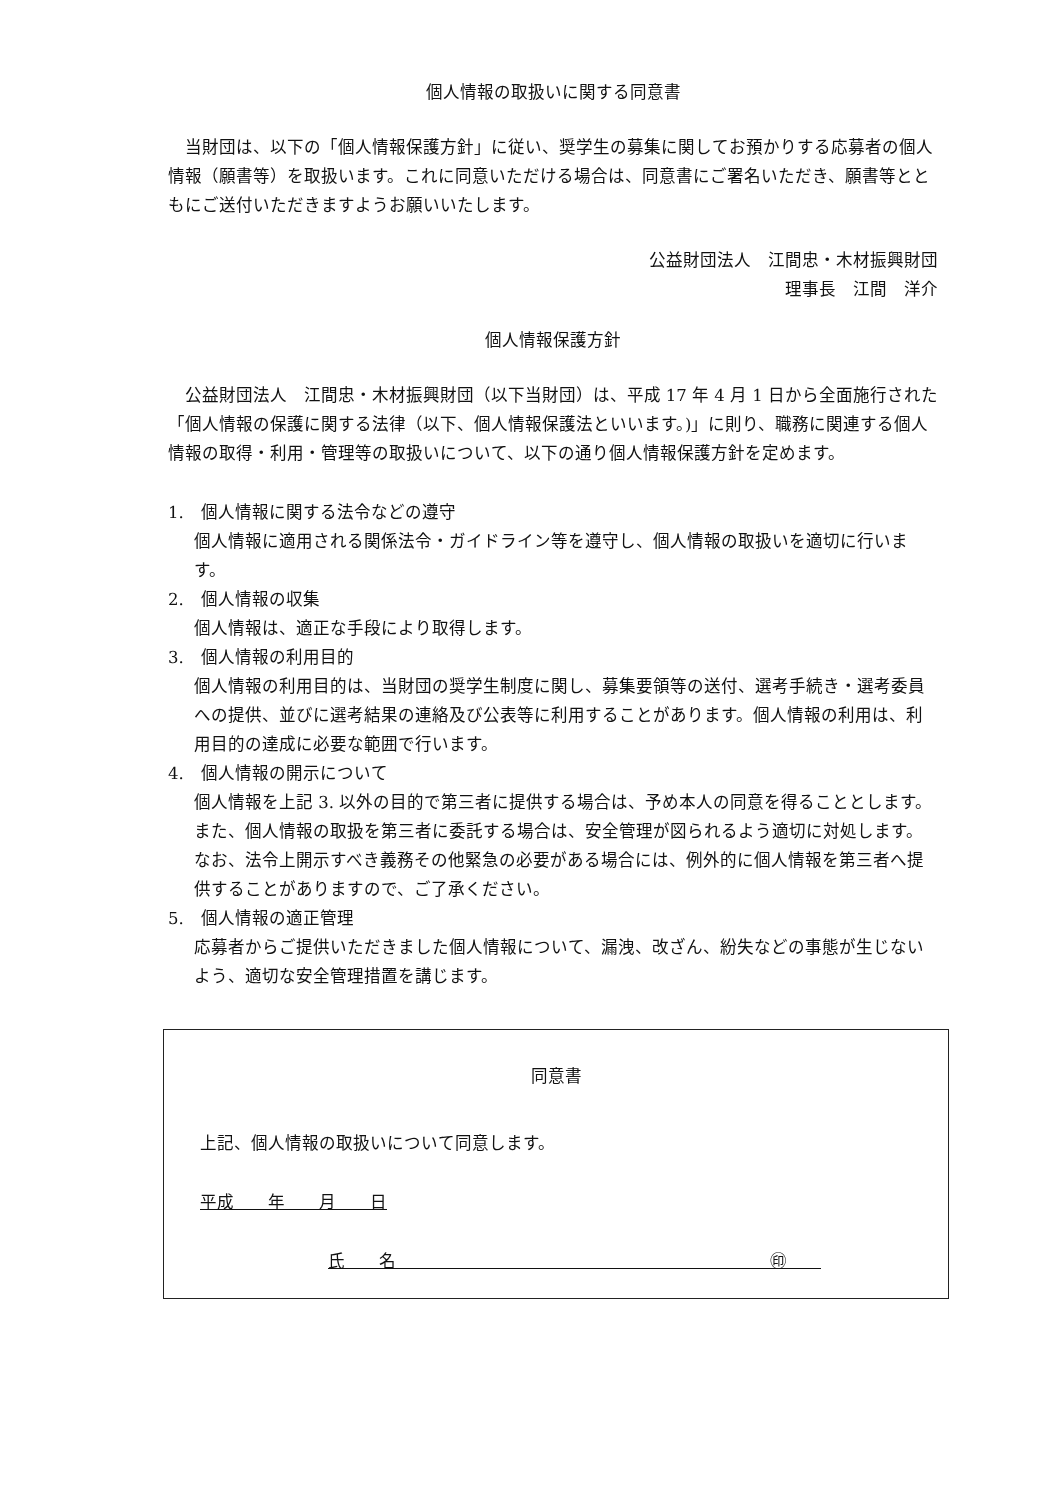個人情報の取扱いに関する同意書
当財団は、以下の「個人情報保護方針」に従い、奨学生の募集に関してお預かりする応募者の個人情報（願書等）を取扱います。これに同意いただける場合は、同意書にご署名いただき、願書等とともにご送付いただきますようお願いいたします。
公益財団法人　江間忠・木材振興財団
理事長　江間　洋介
個人情報保護方針
公益財団法人　江間忠・木材振興財団（以下当財団）は、平成 17 年 4 月 1 日から全面施行された「個人情報の保護に関する法律（以下、個人情報保護法といいます。)」に則り、職務に関連する個人情報の取得・利用・管理等の取扱いについて、以下の通り個人情報保護方針を定めます。
1.　個人情報に関する法令などの遵守
個人情報に適用される関係法令・ガイドライン等を遵守し、個人情報の取扱いを適切に行います。
2.　個人情報の収集
個人情報は、適正な手段により取得します。
3.　個人情報の利用目的
個人情報の利用目的は、当財団の奨学生制度に関し、募集要領等の送付、選考手続き・選考委員への提供、並びに選考結果の連絡及び公表等に利用することがあります。個人情報の利用は、利用目的の達成に必要な範囲で行います。
4.　個人情報の開示について
個人情報を上記 3. 以外の目的で第三者に提供する場合は、予め本人の同意を得ることとします。また、個人情報の取扱を第三者に委託する場合は、安全管理が図られるよう適切に対処します。なお、法令上開示すべき義務その他緊急の必要がある場合には、例外的に個人情報を第三者へ提供することがありますので、ご了承ください。
5.　個人情報の適正管理
応募者からご提供いただきました個人情報について、漏洩、改ざん、紛失などの事態が生じないよう、適切な安全管理措置を講じます。
同意書
上記、個人情報の取扱いについて同意します。
平成　　年　　月　　日
氏　　名　　　　　　　　　　　　　　　　　　　　　　㊞